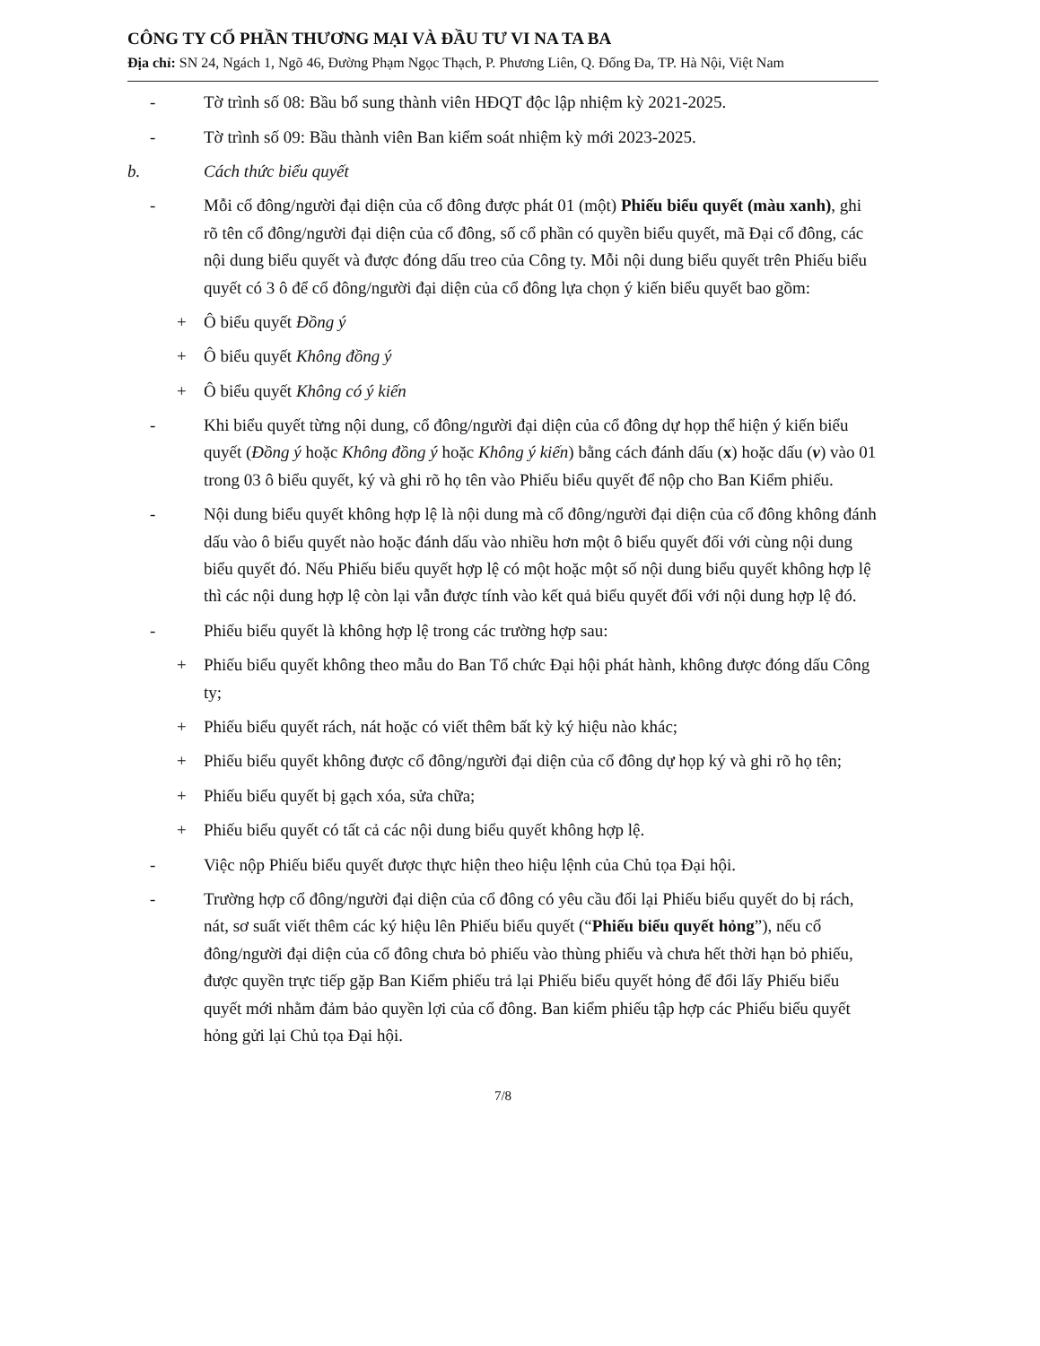CÔNG TY CỔ PHẦN THƯƠNG MẠI VÀ ĐẦU TƯ VI NA TA BA
Địa chỉ: SN 24, Ngách 1, Ngõ 46, Đường Phạm Ngọc Thạch, P. Phương Liên, Q. Đống Đa, TP. Hà Nội, Việt Nam
- Tờ trình số 08: Bầu bổ sung thành viên HĐQT độc lập nhiệm kỳ 2021-2025.
- Tờ trình số 09: Bầu thành viên Ban kiểm soát nhiệm kỳ mới 2023-2025.
b. Cách thức biểu quyết
- Mỗi cổ đông/người đại diện của cổ đông được phát 01 (một) Phiếu biểu quyết (màu xanh), ghi rõ tên cổ đông/người đại diện của cổ đông, số cổ phần có quyền biểu quyết, mã Đại cổ đông, các nội dung biểu quyết và được đóng dấu treo của Công ty. Mỗi nội dung biểu quyết trên Phiếu biểu quyết có 3 ô để cổ đông/người đại diện của cổ đông lựa chọn ý kiến biểu quyết bao gồm:
+ Ô biểu quyết Đồng ý
+ Ô biểu quyết Không đồng ý
+ Ô biểu quyết Không có ý kiến
- Khi biểu quyết từng nội dung, cổ đông/người đại diện của cổ đông dự họp thể hiện ý kiến biểu quyết (Đồng ý hoặc Không đồng ý hoặc Không ý kiến) bằng cách đánh dấu (x) hoặc dấu (v) vào 01 trong 03 ô biểu quyết, ký và ghi rõ họ tên vào Phiếu biểu quyết để nộp cho Ban Kiểm phiếu.
- Nội dung biểu quyết không hợp lệ là nội dung mà cổ đông/người đại diện của cổ đông không đánh dấu vào ô biểu quyết nào hoặc đánh dấu vào nhiều hơn một ô biểu quyết đối với cùng nội dung biểu quyết đó. Nếu Phiếu biểu quyết hợp lệ có một hoặc một số nội dung biểu quyết không hợp lệ thì các nội dung hợp lệ còn lại vẫn được tính vào kết quả biểu quyết đối với nội dung hợp lệ đó.
- Phiếu biểu quyết là không hợp lệ trong các trường hợp sau:
+ Phiếu biểu quyết không theo mẫu do Ban Tổ chức Đại hội phát hành, không được đóng dấu Công ty;
+ Phiếu biểu quyết rách, nát hoặc có viết thêm bất kỳ ký hiệu nào khác;
+ Phiếu biểu quyết không được cổ đông/người đại diện của cổ đông dự họp ký và ghi rõ họ tên;
+ Phiếu biểu quyết bị gạch xóa, sửa chữa;
+ Phiếu biểu quyết có tất cả các nội dung biểu quyết không hợp lệ.
- Việc nộp Phiếu biểu quyết được thực hiện theo hiệu lệnh của Chủ tọa Đại hội.
- Trường hợp cổ đông/người đại diện của cổ đông có yêu cầu đổi lại Phiếu biểu quyết do bị rách, nát, sơ suất viết thêm các ký hiệu lên Phiếu biểu quyết (“Phiếu biểu quyết hỏng”), nếu cổ đông/người đại diện của cổ đông chưa bỏ phiếu vào thùng phiếu và chưa hết thời hạn bỏ phiếu, được quyền trực tiếp gặp Ban Kiểm phiếu trả lại Phiếu biểu quyết hỏng để đổi lấy Phiếu biểu quyết mới nhằm đảm bảo quyền lợi của cổ đông. Ban kiểm phiếu tập hợp các Phiếu biểu quyết hỏng gửi lại Chủ tọa Đại hội.
7/8